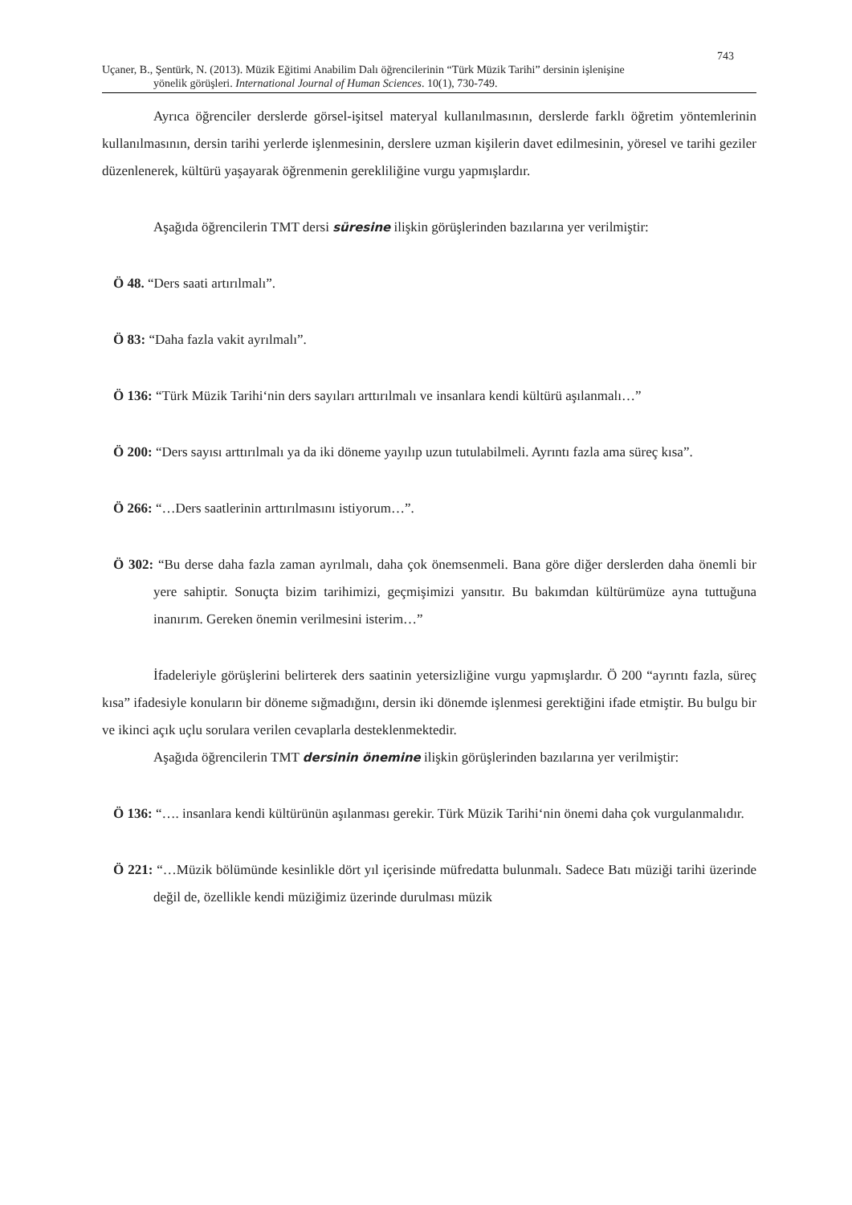743
Uçaner, B., Şentürk, N. (2013). Müzik Eğitimi Anabilim Dalı öğrencilerinin “Türk Müzik Tarihi” dersinin işlenişine
yönelik görüşleri. International Journal of Human Sciences. 10(1), 730-749.
Ayrıca öğrenciler derslerde görsel-işitsel materyal kullanılmasının, derslerde farklı öğretim yöntemlerinin kullanılmasının, dersin tarihi yerlerde işlenmesinin, derslere uzman kişilerin davet edilmesinin, yöresel ve tarihi geziler düzenlenerek, kültürü yaşayarak öğrenmenin gerekliliğine vurgu yapmışlardır.
Aşağıda öğrencilerin TMT dersi süresine ilişkin görüşlerinden bazılarına yer verilmiştir:
Ö 48. “Ders saati artırılmalı”.
Ö 83: “Daha fazla vakit ayrılmalı”.
Ö 136: “Türk Müzik Tarihi‘nin ders sayıları arttırılmalı ve insanlara kendi kültürü aşılanmalı…”
Ö 200: “Ders sayısı arttırılmalı ya da iki döneme yayılıp uzun tutulabilmeli. Ayrıntı fazla ama süreç kısa”.
Ö 266: “…Ders saatlerinin arttırılmasını istiyorum…”.
Ö 302: “Bu derse daha fazla zaman ayrılmalı, daha çok önemsenmeli. Bana göre diğer derslerden daha önemli bir yere sahiptir. Sonuçta bizim tarihimizi, geçmişimizi yansıtır. Bu bakımdan kültürümüze ayna tuttuğuna inanırım. Gereken önemin verilmesini isterim…”
İfadeleriyle görüşlerini belirterek ders saatinin yetersizliğine vurgu yapmışlardır. Ö 200 “ayrıntı fazla, süreç kısa” ifadesiyle konuların bir döneme sığmadığını, dersin iki dönemde işlenmesi gerektiğini ifade etmiştir. Bu bulgu bir ve ikinci açık uçlu sorulara verilen cevaplarla desteklenmektedir.
Aşağıda öğrencilerin TMT dersinin önemine ilişkin görüşlerinden bazılarına yer verilmiştir:
Ö 136: “…. insanlara kendi kültürünün aşılanması gerekir. Türk Müzik Tarihi‘nin önemi daha çok vurgulanmalıdır.
Ö 221: “…Müzik bölümünde kesinlikle dört yıl içerisinde müfredatta bulunmalı. Sadece Batı müziği tarihi üzerinde değil de, özellikle kendi müziğimiz üzerinde durulması müzik